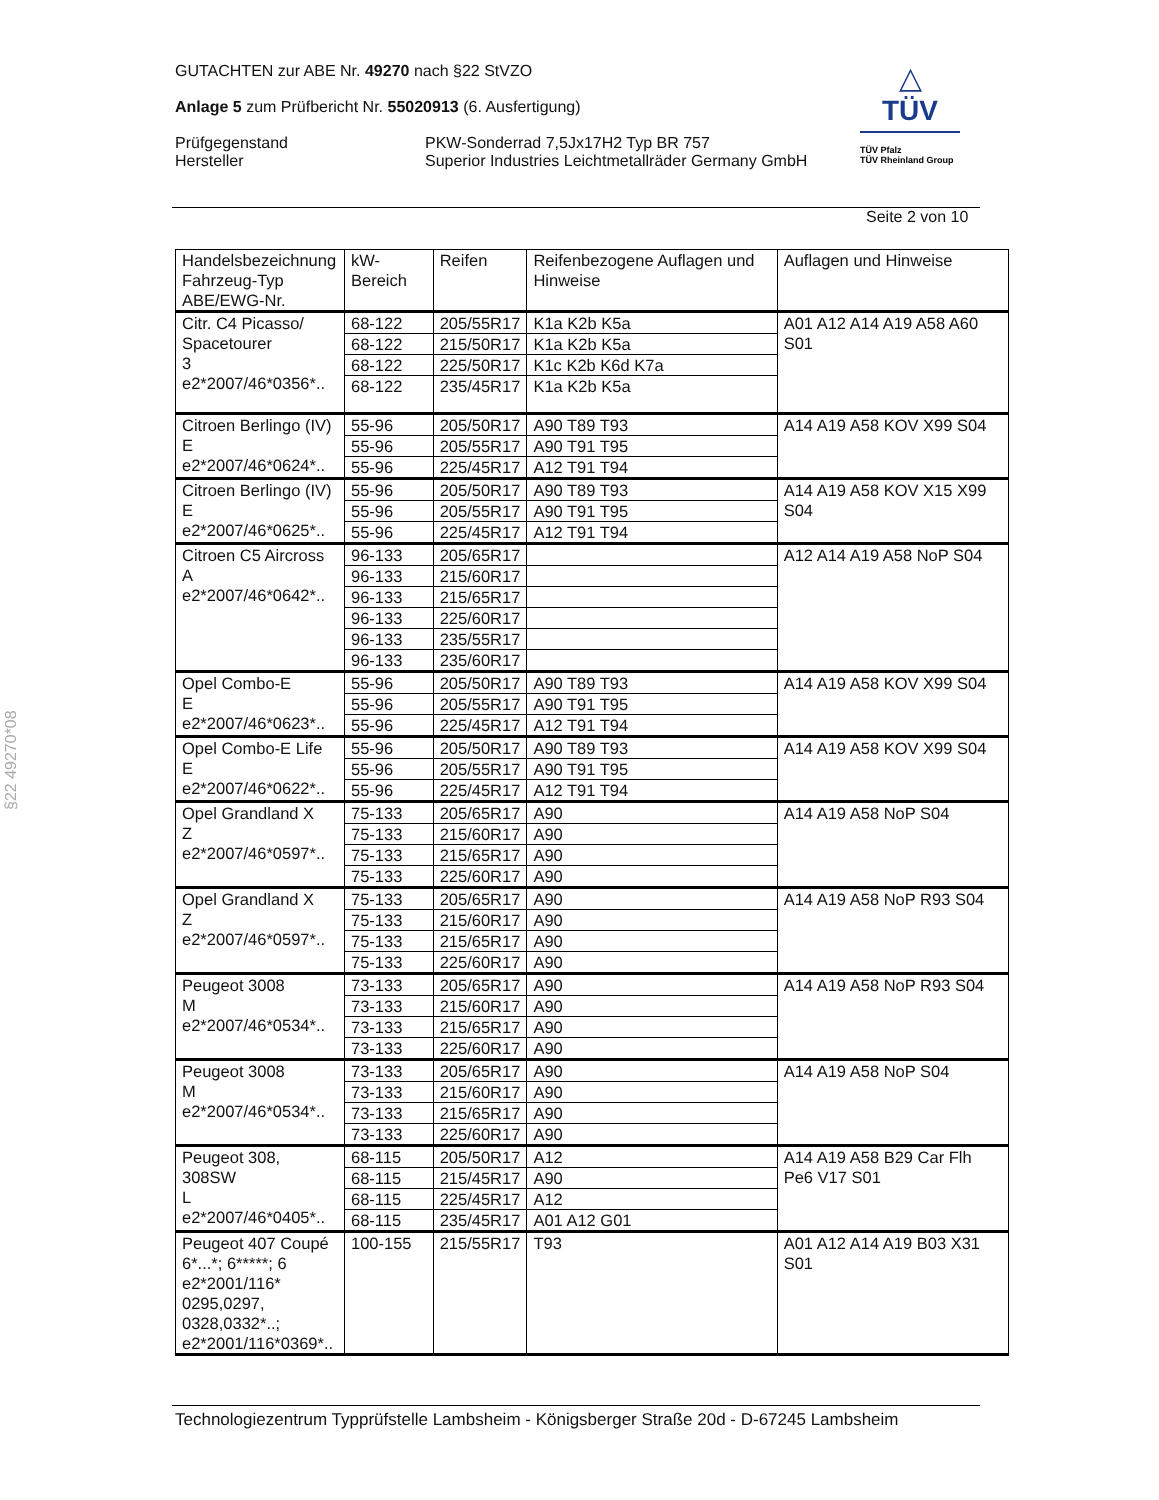GUTACHTEN zur ABE Nr. 49270 nach §22 StVZO
Anlage 5 zum Prüfbericht Nr. 55020913 (6. Ausfertigung)
Prüfgegenstand
Hersteller
PKW-Sonderrad 7,5Jx17H2 Typ BR 757
Superior Industries Leichtmetallräder Germany GmbH
△
TÜV
TÜV Pfalz
TÜV Rheinland Group
Seite 2 von 10
| Handelsbezeichnung Fahrzeug-Typ ABE/EWG-Nr. | kW-Bereich | Reifen | Reifenbezogene Auflagen und Hinweise | Auflagen und Hinweise |
| --- | --- | --- | --- | --- |
| Citr. C4 Picasso/ Spacetourer 3 e2*2007/46*0356*.. | 68-122 | 205/55R17 | K1a K2b K5a | A01 A12 A14 A19 A58 A60 S01 |
| | 68-122 | 215/50R17 | K1a K2b K5a | |
| | 68-122 | 225/50R17 | K1c K2b K6d K7a | |
| | 68-122 | 235/45R17 | K1a K2b K5a | |
| Citroen Berlingo (IV) E e2*2007/46*0624*.. | 55-96 | 205/50R17 | A90 T89 T93 | A14 A19 A58 KOV X99 S04 |
| | 55-96 | 205/55R17 | A90 T91 T95 | |
| | 55-96 | 225/45R17 | A12 T91 T94 | |
| Citroen Berlingo (IV) E e2*2007/46*0625*.. | 55-96 | 205/50R17 | A90 T89 T93 | A14 A19 A58 KOV X15 X99 S04 |
| | 55-96 | 205/55R17 | A90 T91 T95 | |
| | 55-96 | 225/45R17 | A12 T91 T94 | |
| Citroen C5 Aircross A e2*2007/46*0642*.. | 96-133 | 205/65R17 | | A12 A14 A19 A58 NoP S04 |
| | 96-133 | 215/60R17 | | |
| | 96-133 | 215/65R17 | | |
| | 96-133 | 225/60R17 | | |
| | 96-133 | 235/55R17 | | |
| | 96-133 | 235/60R17 | | |
| Opel Combo-E E e2*2007/46*0623*.. | 55-96 | 205/50R17 | A90 T89 T93 | A14 A19 A58 KOV X99 S04 |
| | 55-96 | 205/55R17 | A90 T91 T95 | |
| | 55-96 | 225/45R17 | A12 T91 T94 | |
| Opel Combo-E Life E e2*2007/46*0622*.. | 55-96 | 205/50R17 | A90 T89 T93 | A14 A19 A58 KOV X99 S04 |
| | 55-96 | 205/55R17 | A90 T91 T95 | |
| | 55-96 | 225/45R17 | A12 T91 T94 | |
| Opel Grandland X Z e2*2007/46*0597*.. | 75-133 | 205/65R17 | A90 | A14 A19 A58 NoP S04 |
| | 75-133 | 215/60R17 | A90 | |
| | 75-133 | 215/65R17 | A90 | |
| | 75-133 | 225/60R17 | A90 | |
| Opel Grandland X Z e2*2007/46*0597*.. | 75-133 | 205/65R17 | A90 | A14 A19 A58 NoP R93 S04 |
| | 75-133 | 215/60R17 | A90 | |
| | 75-133 | 215/65R17 | A90 | |
| | 75-133 | 225/60R17 | A90 | |
| Peugeot 3008 M e2*2007/46*0534*.. | 73-133 | 205/65R17 | A90 | A14 A19 A58 NoP R93 S04 |
| | 73-133 | 215/60R17 | A90 | |
| | 73-133 | 215/65R17 | A90 | |
| | 73-133 | 225/60R17 | A90 | |
| Peugeot 3008 M e2*2007/46*0534*.. | 73-133 | 205/65R17 | A90 | A14 A19 A58 NoP S04 |
| | 73-133 | 215/60R17 | A90 | |
| | 73-133 | 215/65R17 | A90 | |
| | 73-133 | 225/60R17 | A90 | |
| Peugeot 308, 308SW L e2*2007/46*0405*.. | 68-115 | 205/50R17 | A12 | A14 A19 A58 B29 Car Flh Pe6 V17 S01 |
| | 68-115 | 215/45R17 | A90 | |
| | 68-115 | 225/45R17 | A12 | |
| | 68-115 | 235/45R17 | A01 A12 G01 | |
| Peugeot 407 Coupé 6*...*; 6*****; 6 e2*2001/116* 0295,0297, 0328,0332*..; e2*2001/116*0369*.. | 100-155 | 215/55R17 | T93 | A01 A12 A14 A19 B03 X31 S01 |
§22 49270*08
Technologiezentrum Typprüfstelle Lambsheim - Königsberger Straße 20d - D-67245 Lambsheim